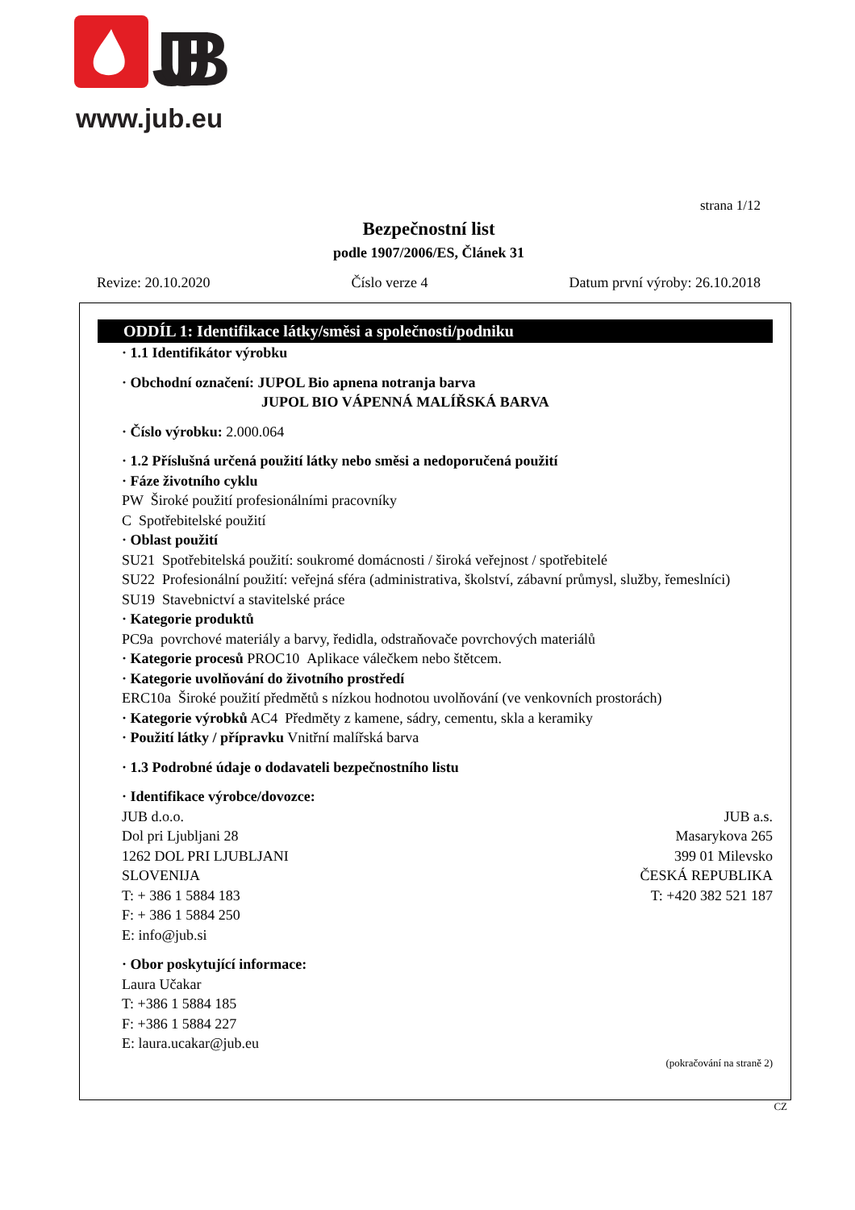JUB
www.jub.eu
strana 1/12
Bezpečnostní list
podle 1907/2006/ES, Článek 31
Revize: 20.10.2020 Číslo verze 4 Datum první výroby: 26.10.2018
ODDÍL 1: Identifikace látky/směsi a společnosti/podniku
· 1.1 Identifikátor výrobku
· Obchodní označení: JUPOL Bio apnena notranja barva
JUPOL BIO VÁPENNÁ MALÍŘSKÁ BARVA
· Číslo výrobku: 2.000.064
· 1.2 Příslušná určená použití látky nebo směsi a nedoporučená použití
· Fáze životního cyklu
PW Široké použití profesionálními pracovníky
C Spotřebitelské použití
· Oblast použití
SU21 Spotřebitelská použití: soukromé domácnosti / široká veřejnost / spotřebitelé
SU22 Profesionální použití: veřejná sféra (administrativa, školství, zábavní průmysl, služby, řemeslníci)
SU19 Stavebnictví a stavitelské práce
· Kategorie produktů
PC9a povrchové materiály a barvy, ředidla, odstraňovače povrchových materiálů
· Kategorie procesů PROC10 Aplikace válečkem nebo štětcem.
· Kategorie uvolňování do životního prostředí
ERC10a Široké použití předmětů s nízkou hodnotou uvolňování (ve venkovních prostorách)
· Kategorie výrobků AC4 Předměty z kamene, sádry, cementu, skla a keramiky
· Použití látky / přípravku Vnitřní malířská barva
· 1.3 Podrobné údaje o dodavateli bezpečnostního listu
· Identifikace výrobce/dovozce:
JUB d.o.o.
Dol pri Ljubljani 28
1262 DOL PRI LJUBLJANI
SLOVENIJA
T: + 386 1 5884 183
F: + 386 1 5884 250
E: info@jub.si
JUB a.s.
Masarykova 265
399 01 Milevsko
ČESKÁ REPUBLIKA
T: +420 382 521 187
· Obor poskytující informace:
Laura Učakar
T: +386 1 5884 185
F: +386 1 5884 227
E: laura.ucakar@jub.eu
(pokračování na straně 2)
CZ